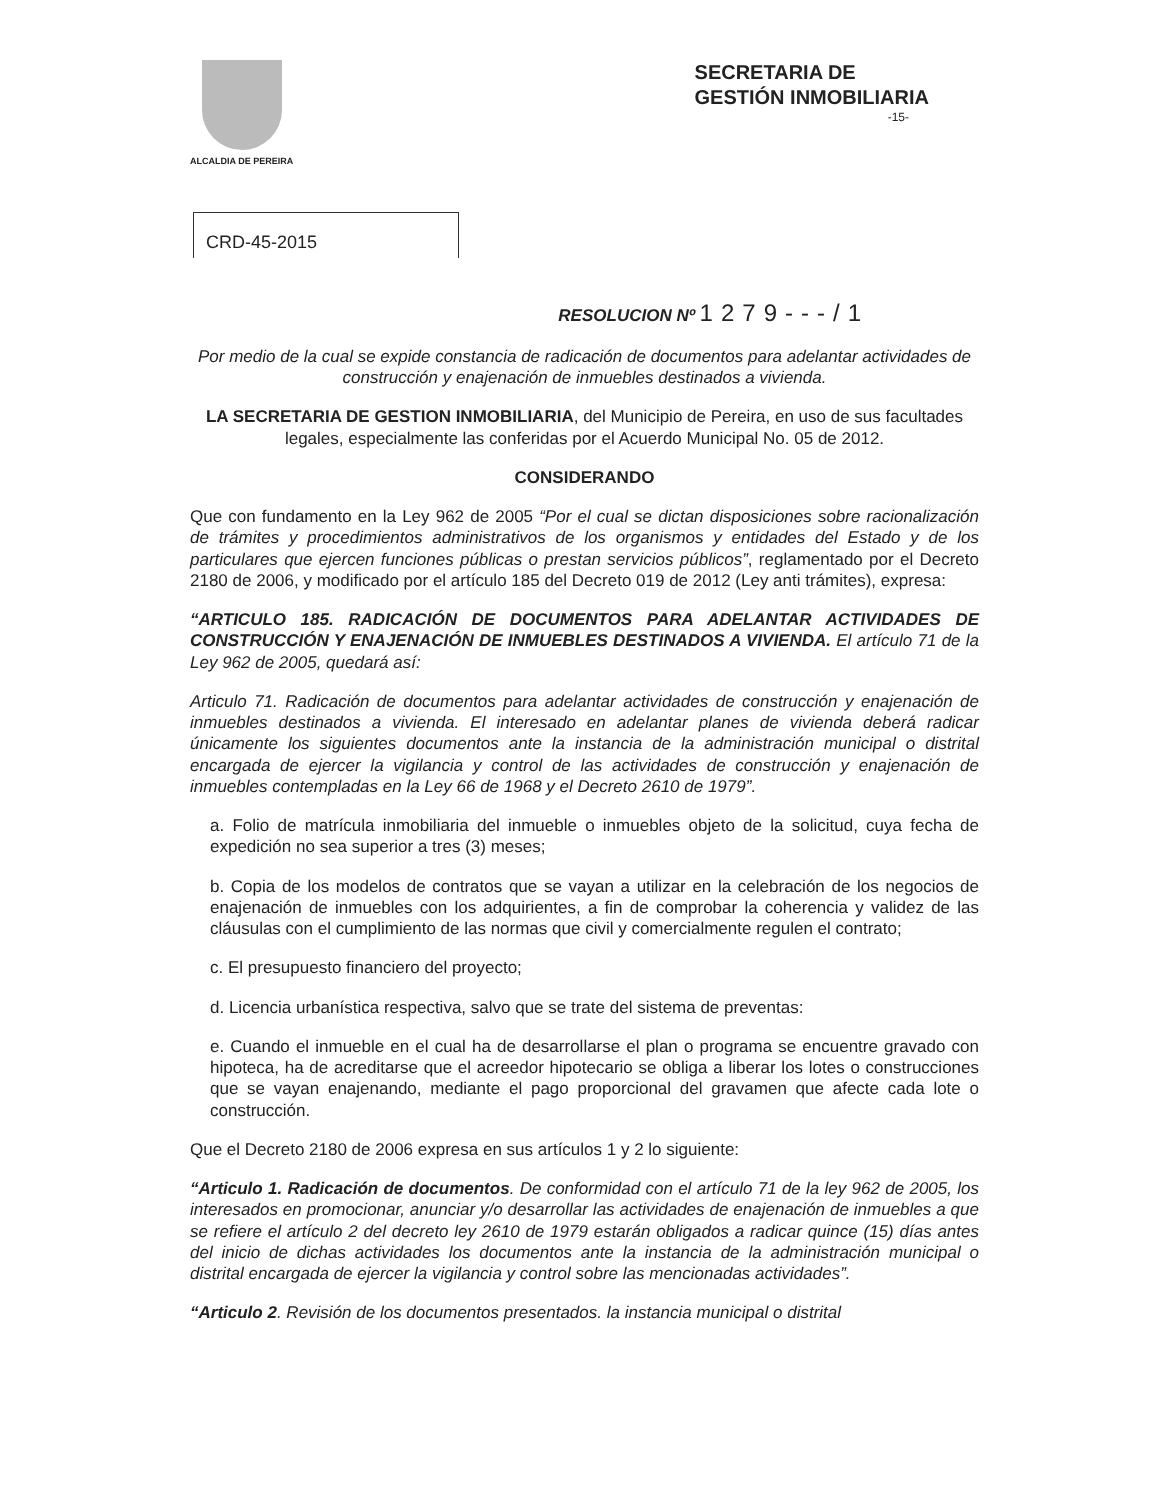ALCALDIA DE PEREIRA
SECRETARIA DE
GESTIÓN INMOBILIARIA
-15-
CRD-45-2015
RESOLUCION Nº 1279---/1
Por medio de la cual se expide constancia de radicación de documentos para adelantar actividades de construcción y enajenación de inmuebles destinados a vivienda.
LA SECRETARIA DE GESTION INMOBILIARIA, del Municipio de Pereira, en uso de sus facultades legales, especialmente las conferidas por el Acuerdo Municipal No. 05 de 2012.
CONSIDERANDO
Que con fundamento en la Ley 962 de 2005 “Por el cual se dictan disposiciones sobre racionalización de trámites y procedimientos administrativos de los organismos y entidades del Estado y de los particulares que ejercen funciones públicas o prestan servicios públicos”, reglamentado por el Decreto 2180 de 2006, y modificado por el artículo 185 del Decreto 019 de 2012 (Ley anti trámites), expresa:
“ARTICULO 185. RADICACIÓN DE DOCUMENTOS PARA ADELANTAR ACTIVIDADES DE CONSTRUCCIÓN Y ENAJENACIÓN DE INMUEBLES DESTINADOS A VIVIENDA. El artículo 71 de la Ley 962 de 2005, quedará así:
Articulo 71. Radicación de documentos para adelantar actividades de construcción y enajenación de inmuebles destinados a vivienda. El interesado en adelantar planes de vivienda deberá radicar únicamente los siguientes documentos ante la instancia de la administración municipal o distrital encargada de ejercer la vigilancia y control de las actividades de construcción y enajenación de inmuebles contempladas en la Ley 66 de 1968 y el Decreto 2610 de 1979”.
a. Folio de matrícula inmobiliaria del inmueble o inmuebles objeto de la solicitud, cuya fecha de expedición no sea superior a tres (3) meses;
b. Copia de los modelos de contratos que se vayan a utilizar en la celebración de los negocios de enajenación de inmuebles con los adquirientes, a fin de comprobar la coherencia y validez de las cláusulas con el cumplimiento de las normas que civil y comercialmente regulen el contrato;
c. El presupuesto financiero del proyecto;
d. Licencia urbanística respectiva, salvo que se trate del sistema de preventas:
e. Cuando el inmueble en el cual ha de desarrollarse el plan o programa se encuentre gravado con hipoteca, ha de acreditarse que el acreedor hipotecario se obliga a liberar los lotes o construcciones que se vayan enajenando, mediante el pago proporcional del gravamen que afecte cada lote o construcción.
Que el Decreto 2180 de 2006 expresa en sus artículos 1 y 2 lo siguiente:
“Articulo 1. Radicación de documentos. De conformidad con el artículo 71 de la ley 962 de 2005, los interesados en promocionar, anunciar y/o desarrollar las actividades de enajenación de inmuebles a que se refiere el artículo 2 del decreto ley 2610 de 1979 estarán obligados a radicar quince (15) días antes del inicio de dichas actividades los documentos ante la instancia de la administración municipal o distrital encargada de ejercer la vigilancia y control sobre las mencionadas actividades”.
“Articulo 2. Revisión de los documentos presentados. la instancia municipal o distrital